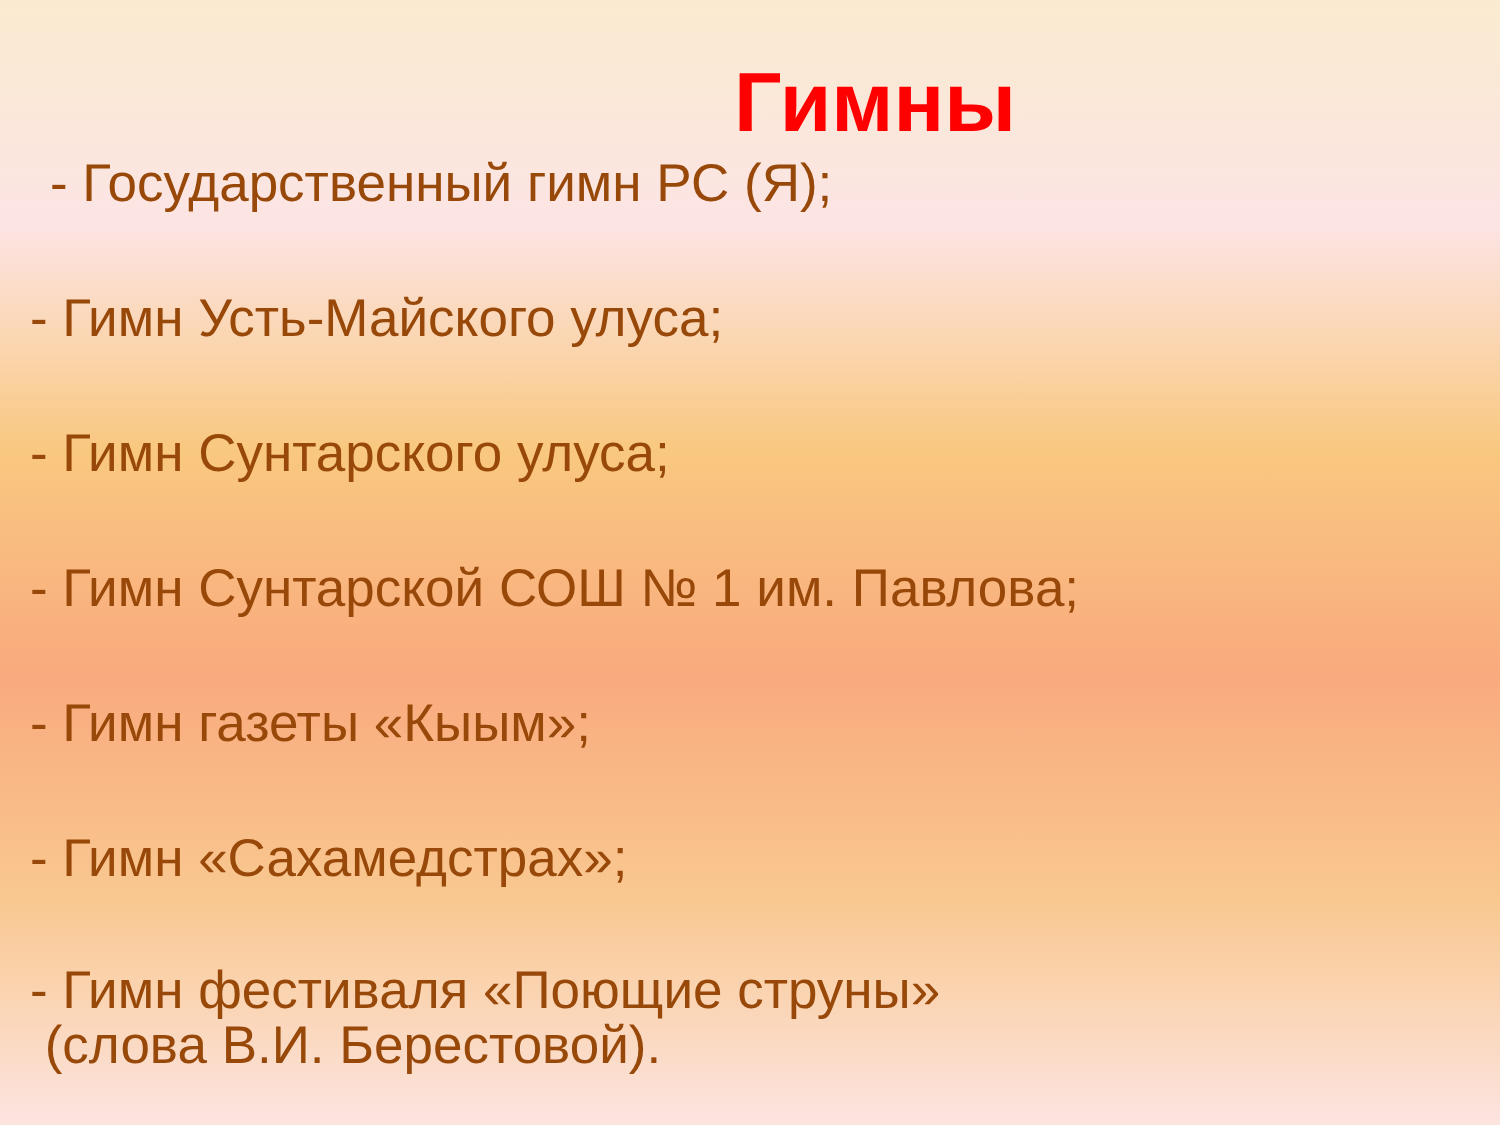Гимны
- Государственный гимн РС (Я);
- Гимн Усть-Майского улуса;
- Гимн Сунтарского улуса;
- Гимн Сунтарской СОШ № 1 им. Павлова;
- Гимн газеты «Кыым»;
- Гимн «Сахамедстрах»;
- Гимн фестиваля «Поющие струны»
(слова В.И. Берестовой).